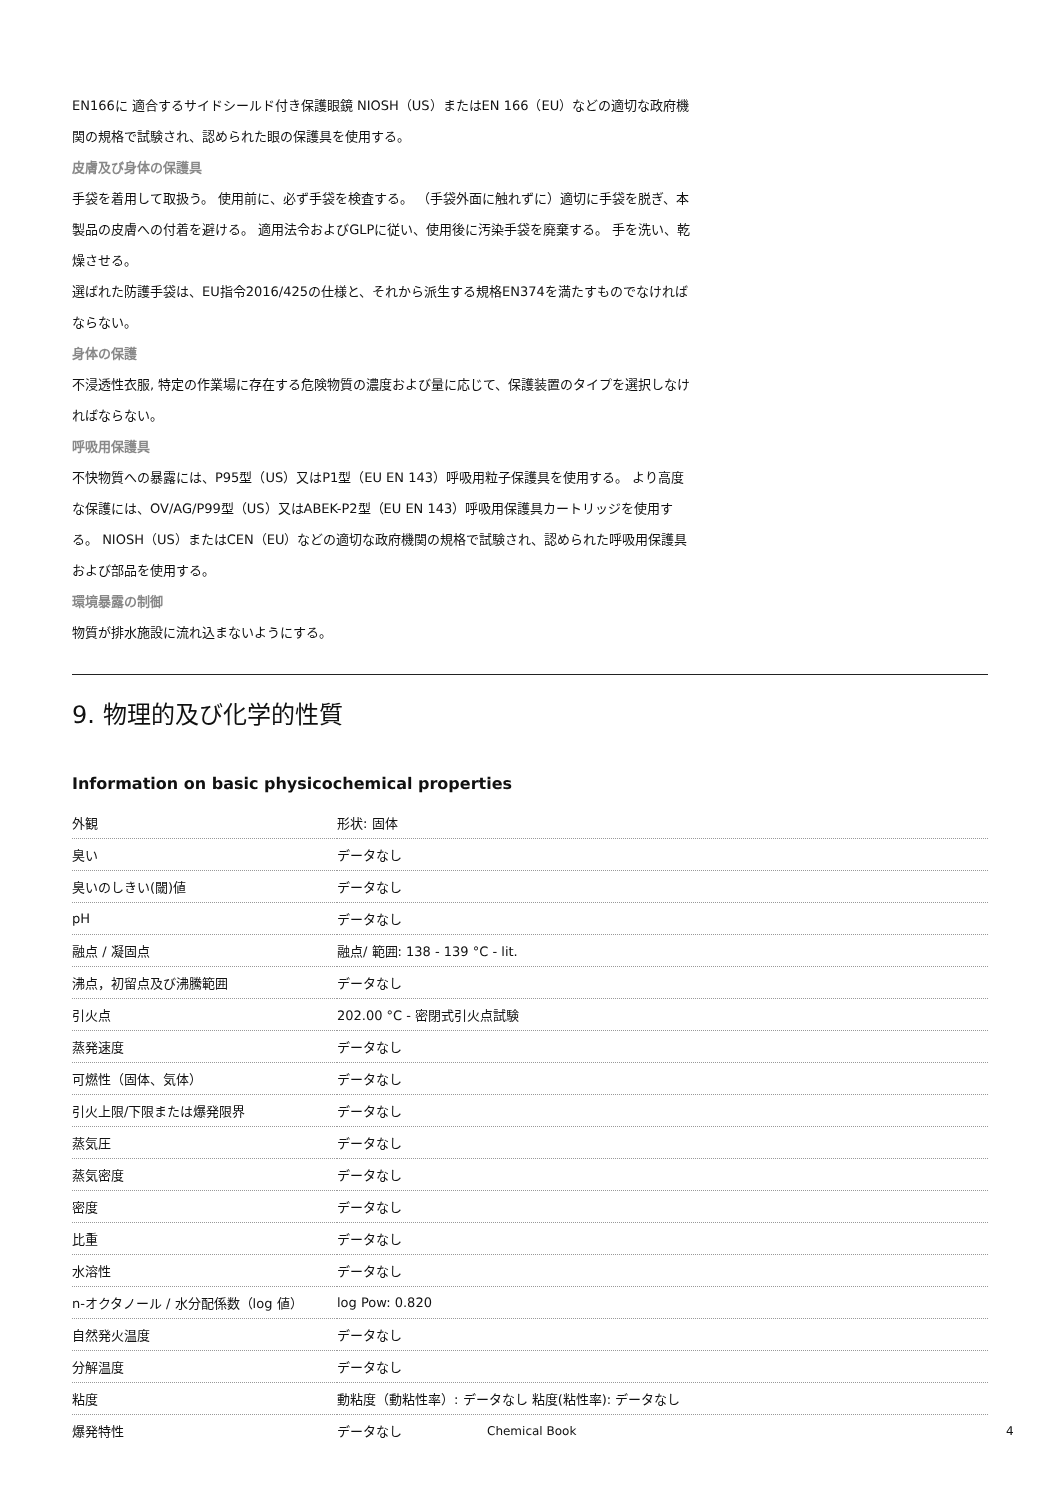EN166に 適合するサイドシールド付き保護眼鏡 NIOSH（US）またはEN 166（EU）などの適切な政府機関の規格で試験され、認められた眼の保護具を使用する。
皮膚及び身体の保護具
手袋を着用して取扱う。 使用前に、必ず手袋を検査する。 （手袋外面に触れずに）適切に手袋を脱ぎ、本製品の皮膚への付着を避ける。 適用法令およびGLPに従い、使用後に汚染手袋を廃棄する。 手を洗い、乾燥させる。
選ばれた防護手袋は、EU指令2016/425の仕様と、それから派生する規格EN374を満たすものでなければならない。
身体の保護
不浸透性衣服, 特定の作業場に存在する危険物質の濃度および量に応じて、保護装置のタイプを選択しなければならない。
呼吸用保護具
不快物質への暴露には、P95型（US）又はP1型（EU EN 143）呼吸用粒子保護具を使用する。 より高度な保護には、OV/AG/P99型（US）又はABEK-P2型（EU EN 143）呼吸用保護具カートリッジを使用する。 NIOSH（US）またはCEN（EU）などの適切な政府機関の規格で試験され、認められた呼吸用保護具および部品を使用する。
環境暴露の制御
物質が排水施設に流れ込まないようにする。
9. 物理的及び化学的性質
Information on basic physicochemical properties
| 外観 | 形状: 固体 |
| 臭い | データなし |
| 臭いのしきい(閾)値 | データなし |
| pH | データなし |
| 融点 / 凝固点 | 融点/ 範囲: 138 - 139 °C - lit. |
| 沸点，初留点及び沸騰範囲 | データなし |
| 引火点 | 202.00 °C - 密閉式引火点試験 |
| 蒸発速度 | データなし |
| 可燃性（固体、気体） | データなし |
| 引火上限/下限または爆発限界 | データなし |
| 蒸気圧 | データなし |
| 蒸気密度 | データなし |
| 密度 | データなし |
| 比重 | データなし |
| 水溶性 | データなし |
| n-オクタノール / 水分配係数（log 値） | log Pow: 0.820 |
| 自然発火温度 | データなし |
| 分解温度 | データなし |
| 粘度 | 動粘度（動粘性率）: データなし 粘度(粘性率): データなし |
| 爆発特性 | データなし |
Chemical Book 4